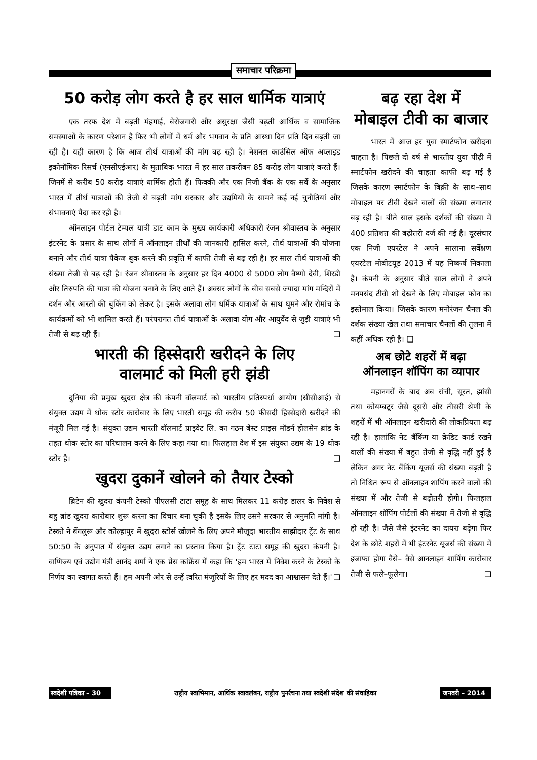समाचार परिक्रमा
50 करोड़ लोग करते है हर साल धार्मिक यात्राएं
एक तरफ देश में बढ़ती मंहगाई, बेरोजगारी और असुरक्षा जैसी बढ़ती आर्थिक व सामाजिक समस्याओं के कारण परेशान है फिर भी लोगों में धर्म और भगवान के प्रति आस्था दिन प्रति दिन बढ़ती जा रही है। यही कारण है कि आज तीर्थ यात्राओं की मांग बढ़ रही है। नेशनल काउंसिल ऑफ अप्लाइड इकोनॉमिक रिसर्च (एनसीएईआर) के मुताबिक भारत में हर साल तकरीबन 85 करोड़ लोग यात्राएं करते हैं। जिनमें से करीब 50 करोड़ यात्राएं धार्मिक होती हैं। फिक्की और एक निजी बैंक के एक सर्वे के अनुसार भारत में तीर्थ यात्राओं की तेजी से बढ़ती मांग सरकार और उद्यमियों के सामने कई नई चुनौतियां और संभावनाएं पैदा कर रही है।
ऑनलाइन पोर्टल टेम्पल यात्री डाट काम के मुख्य कार्यकारी अधिकारी रंजन श्रीवास्तव के अनुसार इंटरनेट के प्रसार के साथ लोगों में ऑनलाइन तीर्थों की जानकारी हासिल करने, तीर्थ यात्राओं की योजना बनाने और तीर्थ यात्रा पैकेज बुक करने की प्रवृत्ति में काफी तेजी से बढ़ रही है। हर साल तीर्थ यात्राओं की संख्या तेजी से बढ़ रही है। रंजन श्रीवास्तव के अनुसार हर दिन 4000 से 5000 लोग वैष्णो देवी, शिरडी और तिरुपति की यात्रा की योजना बनाने के लिए आते हैं। अक्सर लोगों के बीच सबसे ज्यादा मांग मन्दिरों में दर्शन और आरती की बुकिंग को लेकर है। इसके अलावा लोग धर्मिक यात्राओं के साथ घूमने और रोमांच के कार्यक्रमों को भी शामिल करते हैं। परंपरागत तीर्थ यात्राओं के अलावा योग और आयुर्वेद से जुड़ी यात्राएं भी तेजी से बढ़ रही हैं। ❑
भारती की हिस्सेदारी खरीदने के लिए
वालमार्ट को मिली हरी झंडी
दुनिया की प्रमुख खुदरा क्षेत्र की कंपनी वॉलमार्ट को भारतीय प्रतिस्पर्धा आयोग (सीसीआई) से संयुक्त उद्यम में थोक स्टोर कारोबार के लिए भारती समूह की करीब 50 फीसदी हिस्सेदारी खरीदने की मंजूरी मिल गई है। संयुक्त उद्यम भारती वॉलमार्ट प्राइवेट लि. का गठन बेस्ट प्राइस मॉडर्न होलसेन ब्रांड के तहत थोक स्टोर का परिचालन करने के लिए कहा गया था। फिलहाल देश में इस संयुक्त उद्यम के 19 थोक स्टोर है। ❑
खुदरा दुकानें खोलने को तैयार टेस्को
ब्रिटेन की खुदरा कंपनी टेस्को पीएलसी टाटा समूह के साथ मिलकर 11 करोड़ डालर के निवेश से बहु ब्रांड खुदरा कारोबार शुरू करना का विचार बना चुकी है इसके लिए उसने सरकार से अनुमति मांगी है। टेस्को ने बेंगलुरू और कोल्हापुर में खुदरा स्टोर्स खोलने के लिए अपने मौजूदा भारतीय साझीदार ट्रेंट के साथ 50:50 के अनुपात में संयुक्त उद्यम लगाने का प्रस्ताव किया है। ट्रेंट टाटा समूह की खुदरा कंपनी है। वाणिज्य एवं उद्योग मंत्री आनंद शर्मा ने एक प्रेस कांफ्रेंस में कहा कि 'हम भारत में निवेश करने के टेस्को के निर्णय का स्वागत करते हैं। हम अपनी ओर से उन्हें त्वरित मंजूरियों के लिए हर मदद का आश्वासन देते हैं।' ❑
बढ़ रहा देश में
मोबाइल टीवी का बाजार
भारत में आज हर युवा स्मार्टफोन खरीदना चाहता है। पिछले दो वर्ष से भारतीय युवा पीढ़ी में स्मार्टफोन खरीदने की चाहता काफी बढ़ गई है जिसके कारण स्मार्टफोन के बिक्री के साथ–साथ मोबाइल पर टीवी देखने वालों की संख्या लगातार बढ़ रही है। बीते साल इसके दर्शकों की संख्या में 400 प्रतिशत की बढ़ोतरी दर्ज की गई है। दूरसंचार एक निजी एयरटेल ने अपने सालाना सर्वेक्षण एयरटेल मोबीटयूड 2013 में यह निष्कर्ष निकाला है। कंपनी के अनुसार बीते साल लोगों ने अपने मनपसंद टीवी शो देखने के लिए मोबाइल फोन का इस्तेमाल किया। जिसके कारण मनोरंजन चैनल की दर्शक संख्या खेल तथा समाचार चैनलों की तुलना में कहीं अधिक रही है। ❑
अब छोटे शहरों में बढ़ा
ऑनलाइन शॉपिंग का व्यापार
महानगरों के बाद अब रांची, सूरत, झांसी तथा कोयम्बटूर जैसे दूसरी और तीसरी श्रेणी के शहरों में भी ऑनलाइन खरीदारी की लोकप्रियता बढ़ रही है। हालांकि नेट बैंकिंग या क्रेडिट कार्ड रखने वालों की संख्या में बहुत तेजी से वृद्धि नहीं हुई है लेकिन अगर नेट बैंकिंग यूजर्स की संख्या बढ़ती है तो निश्चित रूप से ऑनलाइन शापिंग करने वालों की संख्या में और तेजी से बढ़ोतरी होगी। फिलहाल ऑनलाइन शॉपिंग पोर्टलों की संख्या में तेजी से वृद्धि हो रही है। जैसे जैसे इंटरनेट का दायरा बढ़ेगा फिर देश के छोटे शहरों में भी इंटरनेट यूजर्स की संख्या में इजाफा होगा वैसे– वैसे आनलाइन शापिंग कारोबार तेजी से फले–फूलेगा। ❑
स्वदेशी पत्रिका – 30 राष्ट्रीय स्वाभिमान, आर्थिक स्वावलंबन, राष्ट्रीय पुनर्रचना तथा स्वदेशी संदेश की संवाहिका जनवरी – 2014